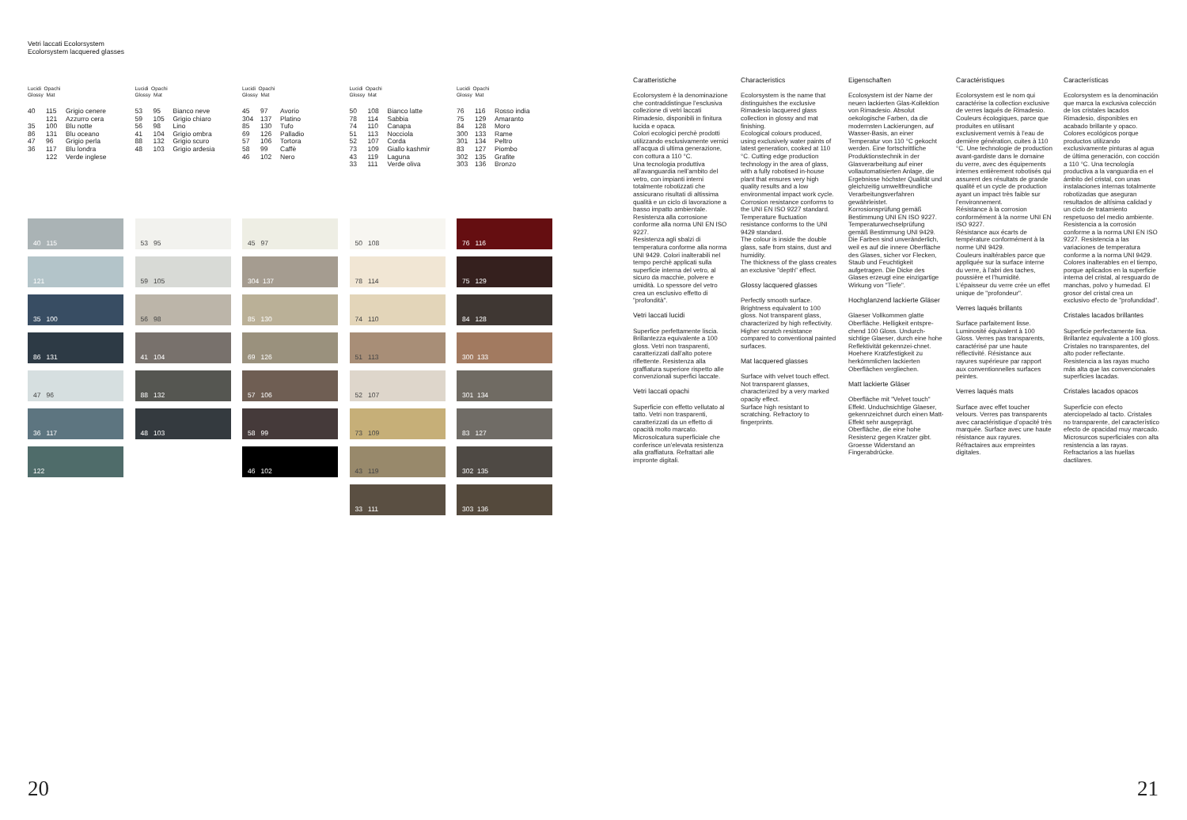Vetri laccati Ecolorsystem
Ecolorsystem lacquered glasses
Lucidi Opachi
Glossy Mat
| 40 | 115 | Grigio cenere |
| | 121 | Azzurro cera |
| 35 | 100 | Blu notte |
| 86 | 131 | Blu oceano |
| 47 | 96 | Grigio perla |
| 36 | 117 | Blu londra |
| | 122 | Verde inglese |
40 115
121
35 100
86 131
47 96
36 117
122
Lucidi Opachi
Glossy Mat
| 53 | 95 | Bianco neve |
| 59 | 105 | Grigio chiaro |
| 56 | 98 | Lino |
| 41 | 104 | Grigio ombra |
| 88 | 132 | Grigio scuro |
| 48 | 103 | Grigio ardesia |
53 95
59 105
56 98
41 104
88 132
48 103
Lucidi Opachi
Glossy Mat
| 45 | 97 | Avorio |
| 304 | 137 | Platino |
| 85 | 130 | Tufo |
| 69 | 126 | Palladio |
| 57 | 106 | Tortora |
| 58 | 99 | Caffè |
| 46 | 102 | Nero |
45 97
304 137
85 130
69 126
57 106
58 99
46 102
Lucidi Opachi
Glossy Mat
| 50 | 108 | Bianco latte |
| 78 | 114 | Sabbia |
| 74 | 110 | Canapa |
| 51 | 113 | Nocciola |
| 52 | 107 | Corda |
| 73 | 109 | Giallo kashmir |
| 43 | 119 | Laguna |
| 33 | 111 | Verde oliva |
50 108
78 114
74 110
51 113
52 107
73 109
43 119
33 111
Lucidi Opachi
Glossy Mat
| 76 | 116 | Rosso india |
| 75 | 129 | Amaranto |
| 84 | 128 | Moro |
| 300 | 133 | Rame |
| 301 | 134 | Peltro |
| 83 | 127 | Piombo |
| 302 | 135 | Grafite |
| 303 | 136 | Bronzo |
76 116
75 129
84 128
300 133
301 134
83 127
302 135
303 136
20
Caratteristiche
Ecolorsystem è la denominazione che contraddistingue l’esclusiva collezione di vetri laccati Rimadesio, disponibili in finitura lucida e opaca.
Colori ecologici perchè prodotti utilizzando esclusivamente vernici all’acqua di ultima generazione, con cottura a 110 °C.
Una tecnologia produttiva all’avanguardia nell’ambito del vetro, con impianti interni totalmente robotizzati che assicurano risultati di altissima qualità e un ciclo di lavorazione a basso impatto ambientale.
Resistenza alla corrosione conforme alla norma UNI EN ISO 9227.
Resistenza agli sbalzi di temperatura conforme alla norma UNI 9429. Colori inalterabili nel tempo perchè applicati sulla superficie interna del vetro, al sicuro da macchie, polvere e umidità. Lo spessore del vetro crea un esclusivo effetto di "profondità".
Vetri laccati lucidi
Superfice perfettamente liscia. Brillantezza equivalente a 100 gloss. Vetri non trasparenti, caratterizzati dall’alto potere riflettente. Resistenza alla graffiatura superiore rispetto alle convenzionali superfici laccate.
Vetri laccati opachi
Superficie con effetto vellutato al tatto. Vetri non trasparenti, caratterizzati da un effetto di opacità molto marcato. Microsolcatura superficiale che conferisce un’elevata resistenza alla graffiatura. Refrattari alle impronte digitali.
Characteristics
Ecolorsystem is the name that distinguishes the exclusive Rimadesio lacquered glass collection in glossy and mat finishing.
Ecological colours produced, using exclusively water paints of latest generation, cooked at 110 °C. Cutting edge production technology in the area of glass, with a fully robotised in-house plant that ensures very high quality results and a low environmental impact work cycle.
Corrosion resistance conforms to the UNI EN ISO 9227 standard. Temperature fluctuation resistance conforms to the UNI 9429 standard.
The colour is inside the double glass, safe from stains, dust and humidity.
The thickness of the glass creates an exclusive "depth" effect.
Glossy lacquered glasses
Perfectly smooth surface. Brightness equivalent to 100 gloss. Not transparent glass, characterized by high reflectivity. Higher scratch resistance compared to conventional painted surfaces.
Mat lacquered glasses
Surface with velvet touch effect. Not transparent glasses, characterized by a very marked opacity effect.
Surface high resistant to scratching. Refractory to fingerprints.
Eigenschaften
Ecolosystem ist der Name der neuen lackierten Glas-Kollektion von Rimadesio. Absolut oekologische Farben, da die modernsten Lackierungen, auf Wasser-Basis, an einer Temperatur von 110 °C gekocht werden. Eine fortschrittliche Produktionstechnik in der Glasverarbeitung auf einer vollautomatisierten Anlage, die Ergebnisse höchster Qualität und gleichzeitig umweltfreundliche Verarbeitungsverfahren gewährleistet.
Korrosionsprüfung gemäß Bestimmung UNI EN ISO 9227.
Temperaturwechselprüfung gemäß Bestimmung UNI 9429. Die Farben sind unveränderlich, weil es auf die innere Oberfläche des Glases, sicher vor Flecken, Staub und Feuchtigkeit aufgetragen. Die Dicke des Glases erzeugt eine einzigartige Wirkung von "Tiefe".
Hochglanzend lackierte Gläser
Glaeser Vollkommen glatte Oberfläche. Helligkeit entspre-chend 100 Gloss. Undurch-sichtige Glaeser, durch eine hohe Reflektivität gekennzei-chnet. Hoehere Kratzfestigkeit zu herkömmlichen lackierten Oberflächen vergliechen.
Matt lackierte Gläser
Oberfläche mit "Velvet touch" Effekt. Unduchsichtige Glaeser, gekennzeichnet durch einen Matt-Effekt sehr ausgeprägt. Oberfläche, die eine hohe Resistenz gegen Kratzer gibt. Groesse Widerstand an Fingerabdrücke.
Caractéristiques
Ecolorsystem est le nom qui caractérise la collection exclusive de verres laqués de Rimadesio.
Couleurs écologiques, parce que produites en utilisant exclusivement vernis à l’eau de dernière génération, cuites à 110 °C. Une technologie de production avant-gardiste dans le domaine du verre, avec des équipements internes entièrement robotisés qui assurent des résultats de grande qualité et un cycle de production ayant un impact très faible sur l’environnement.
Résistance à la corrosion conformément à la norme UNI EN ISO 9227.
Résistance aux écarts de température conformément à la norme UNI 9429.
Couleurs inaltérables parce que appliquée sur la surface interne du verre, à l’abri des taches, poussière et l’humidité. L’épaisseur du verre crée un effet unique de "profondeur".
Verres laqués brillants
Surface parfaitement lisse. Luminosité équivalent à 100 Gloss. Verres pas transparents, caractérisé par une haute réflectivité. Résistance aux rayures supérieure par rapport aux conventionnelles surfaces peintes.
Verres laqués mats
Surface avec effet toucher velours. Verres pas transparents avec caractéristique d’opacité très marquée. Surface avec une haute résistance aux rayures. Réfractaires aux empreintes digitales.
Características
Ecolorsystem es la denominación que marca la exclusiva colección de los cristales lacados Rimadesio, disponibles en acabado brillante y opaco.
Colores ecológicos porque productos utilizando exclusivamente pinturas al agua de última generación, con cocción a 110 °C. Una tecnología productiva a la vanguardia en el ámbito del cristal, con unas instalaciones internas totalmente robotizadas que aseguran resultados de altísima calidad y un ciclo de tratamiento respetuoso del medio ambiente.
Resistencia a la corrosión conforme a la norma UNI EN ISO 9227. Resistencia a las variaciones de temperatura conforme a la norma UNI 9429.
Colores inalterables en el tiempo, porque aplicados en la superficie interna del cristal, al resguardo de manchas, polvo y humedad. El grosor del cristal crea un exclusivo efecto de "profundidad".
Cristales lacados brillantes
Superficie perfectamente lisa. Brillantez equivalente a 100 gloss. Cristales no transparentes, del alto poder reflectante.
Resistencia a las rayas mucho más alta que las convencionales superficies lacadas.
Cristales lacados opacos
Superficie con efecto aterciopelado al tacto. Cristales no transparente, del característico efecto de opacidad muy marcado. Microsurcos superficiales con alta resistencia a las rayas. Refractarios a las huellas dactilares.
21